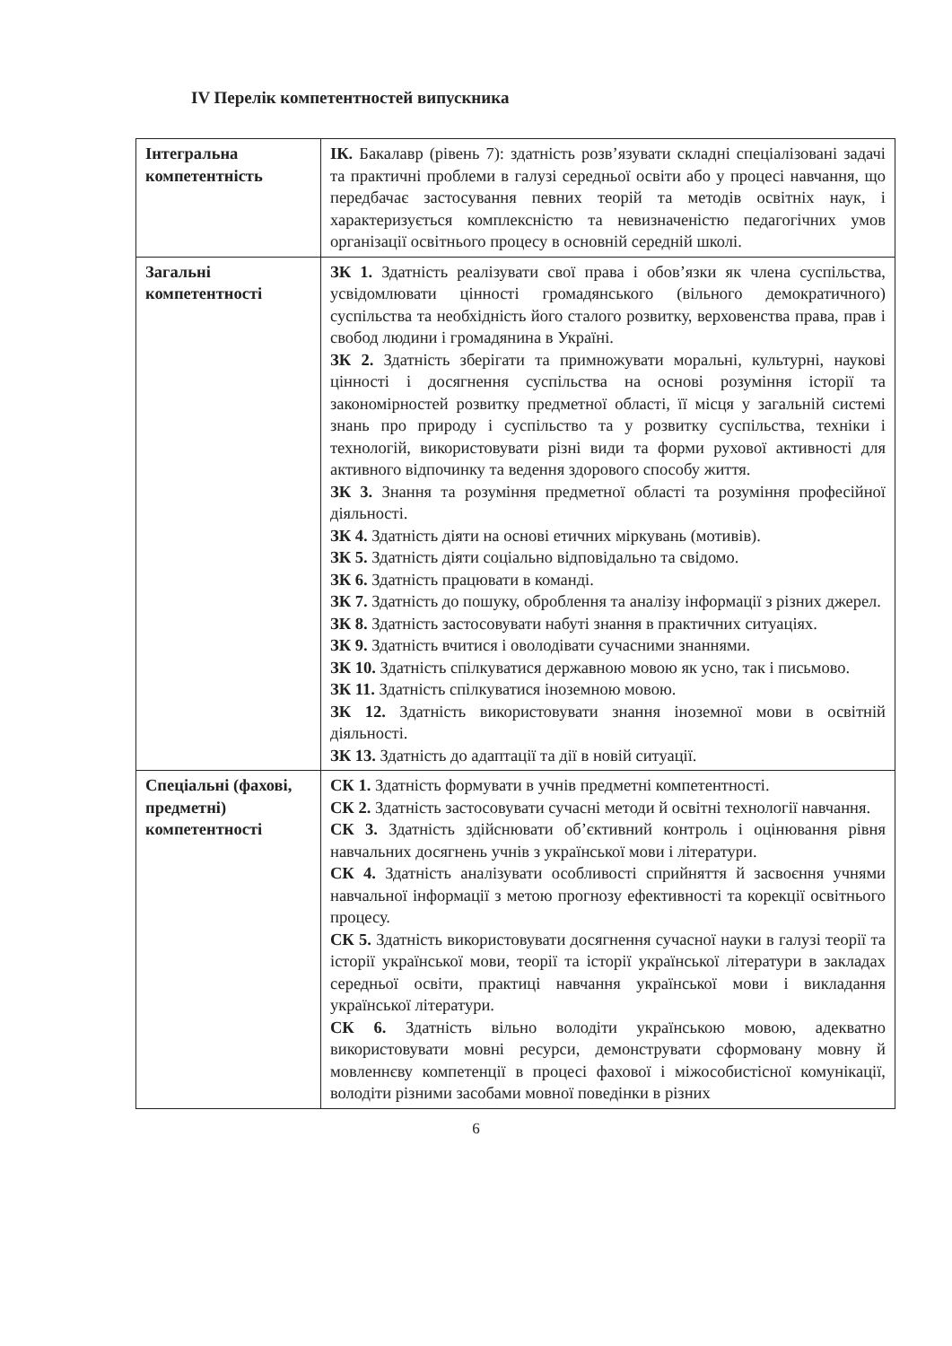IV Перелік компетентностей випускника
| Інтегральна компетентність | ІК. Бакалавр (рівень 7): здатність розв’язувати складні спеціалізовані задачі та практичні проблеми в галузі середньої освіти або у процесі навчання, що передбачає застосування певних теорій та методів освітніх наук, і характеризується комплексністю та невизначеністю педагогічних умов організації освітнього процесу в основній середній школі. |
| Загальні компетентності | ЗК 1. Здатність реалізувати свої права і обов’язки як члена суспільства, усвідомлювати цінності громадянського (вільного демократичного) суспільства та необхідність його сталого розвитку, верховенства права, прав і свобод людини і громадянина в Україні. ЗК 2. Здатність зберігати та примножувати моральні, культурні, наукові цінності і досягнення суспільства на основі розуміння історії та закономірностей розвитку предметної області, її місця у загальній системі знань про природу і суспільство та у розвитку суспільства, техніки і технологій, використовувати різні види та форми рухової активності для активного відпочинку та ведення здорового способу життя. ЗК 3. Знання та розуміння предметної області та розуміння професійної діяльності. ЗК 4. Здатність діяти на основі етичних міркувань (мотивів). ЗК 5. Здатність діяти соціально відповідально та свідомо. ЗК 6. Здатність працювати в команді. ЗК 7. Здатність до пошуку, оброблення та аналізу інформації з різних джерел. ЗК 8. Здатність застосовувати набуті знання в практичних ситуаціях. ЗК 9. Здатність вчитися і оволодівати сучасними знаннями. ЗК 10. Здатність спілкуватися державною мовою як усно, так і письмово. ЗК 11. Здатність спілкуватися іноземною мовою. ЗК 12. Здатність використовувати знання іноземної мови в освітній діяльності. ЗК 13. Здатність до адаптації та дії в новій ситуації. |
| Спеціальні (фахові, предметні) компетентності | СК 1. Здатність формувати в учнів предметні компетентності. СК 2. Здатність застосовувати сучасні методи й освітні технології навчання. СК 3. Здатність здійснювати об’єктивний контроль і оцінювання рівня навчальних досягнень учнів з української мови і літератури. СК 4. Здатність аналізувати особливості сприйняття й засвоєння учнями навчальної інформації з метою прогнозу ефективності та корекції освітнього процесу. СК 5. Здатність використовувати досягнення сучасної науки в галузі теорії та історії української мови, теорії та історії української літератури в закладах середньої освіти, практиці навчання української мови і викладання української літератури. СК 6. Здатність вільно володіти українською мовою, адекватно використовувати мовні ресурси, демонструвати сформовану мовну й мовленнєву компетенції в процесі фахової і міжособистісної комунікації, володіти різними засобами мовної поведінки в різних |
6